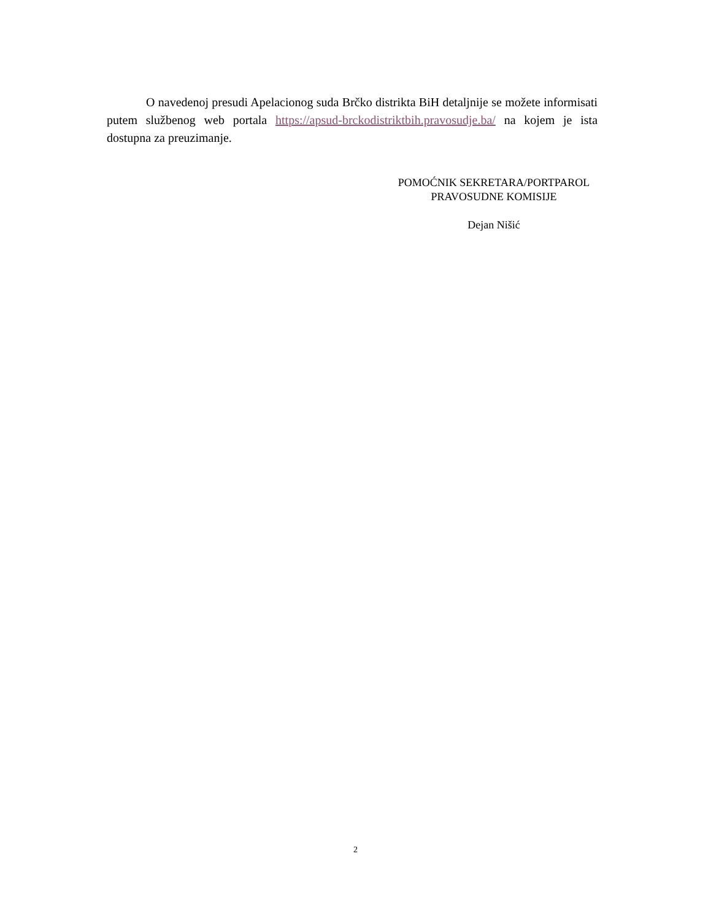O navedenoj presudi Apelacionog suda Brčko distrikta BiH detaljnije se možete informisati putem službenog web portala https://apsud-brckodistriktbih.pravosudje.ba/ na kojem je ista dostupna za preuzimanje.
POMOĆNIK SEKRETARA/PORTPAROL
PRAVOSUDNE KOMISIJE
Dejan Nišić
2